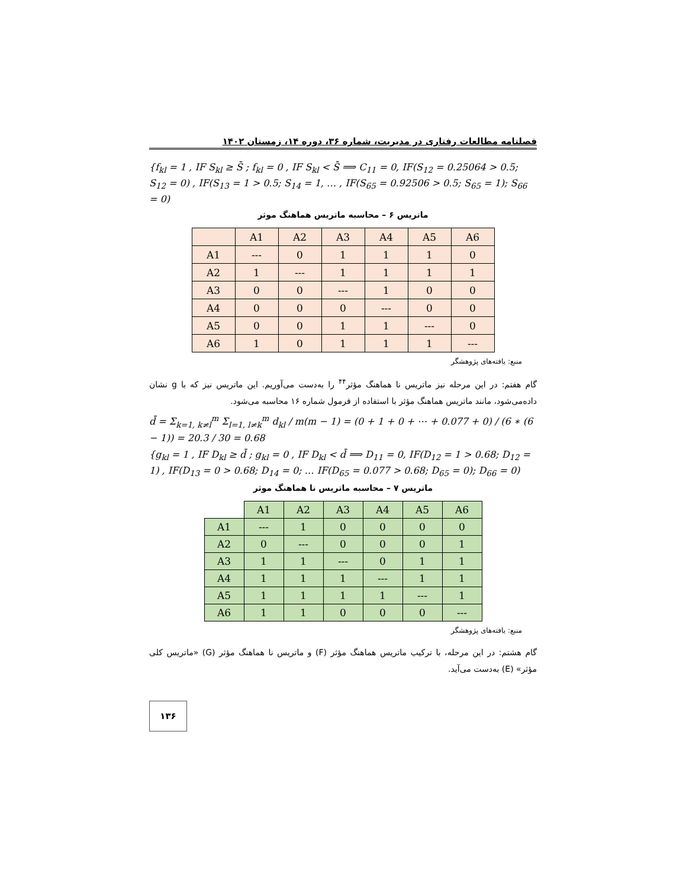فصلنامه مطالعات رفتاری در مدیریت، شماره ۳۶، دوره ۱۴، زمستان ۱۴۰۲
{f<sub>kl</sub> = 1 , IF S<sub>kl</sub> ≥ S̄ ; f<sub>kl</sub> = 0 , IF S<sub>kl</sub> < S̄ ⟹ C<sub>11</sub> = 0, IF(S<sub>12</sub> = 0.25064 > 0.5; S<sub>12</sub> = 0) , IF(S<sub>13</sub> = 1 > 0.5; S<sub>14</sub> = 1, … , IF(S<sub>65</sub> = 0.92506 > 0.5; S<sub>65</sub> = 1); S<sub>66</sub> = 0)
ماتریس ۶ – محاسبه ماتریس هماهنگ موثر
| | A1 | A2 | A3 | A4 | A5 | A6 |
| --- | --- | --- | --- | --- | --- | --- |
| A1 | --- | 0 | 1 | 1 | 1 | 0 |
| A2 | 1 | --- | 1 | 1 | 1 | 1 |
| A3 | 0 | 0 | --- | 1 | 0 | 0 |
| A4 | 0 | 0 | 0 | --- | 0 | 0 |
| A5 | 0 | 0 | 1 | 1 | --- | 0 |
| A6 | 1 | 0 | 1 | 1 | 1 | --- |
منبع: یافته‌های پژوهشگر
گام هفتم: در این مرحله نیز ماتریس نا هماهنگ مؤثر<sup>۴۴</sup> را به‌دست می‌آوریم. این ماتریس نیز که با g نشان داده‌می‌شود، مانند ماتریس هماهنگ مؤثر با استفاده از فرمول شماره ۱۶ محاسبه می‌شود.
d̄ = Σ<sub>k=1, k≠l</sub><sup>m</sup> Σ<sub>l=1, l≠k</sub><sup>m</sup> d<sub>kl</sub> / m(m − 1) = (0 + 1 + 0 + ⋯ + 0.077 + 0) / (6 ∗ (6 − 1)) = 20.3 / 30 = 0.68
{g<sub>kl</sub> = 1 , IF D<sub>kl</sub> ≥ d̄ ; g<sub>kl</sub> = 0 , IF D<sub>kl</sub> < d̄ ⟹ D<sub>11</sub> = 0, IF(D<sub>12</sub> = 1 > 0.68; D<sub>12</sub> = 1) , IF(D<sub>13</sub> = 0 > 0.68; D<sub>14</sub> = 0; … IF(D<sub>65</sub> = 0.077 > 0.68; D<sub>65</sub> = 0); D<sub>66</sub> = 0)
ماتریس ۷ – محاسبه ماتریس نا هماهنگ موثر
| | A1 | A2 | A3 | A4 | A5 | A6 |
| --- | --- | --- | --- | --- | --- | --- |
| A1 | --- | 1 | 0 | 0 | 0 | 0 |
| A2 | 0 | --- | 0 | 0 | 0 | 1 |
| A3 | 1 | 1 | --- | 0 | 1 | 1 |
| A4 | 1 | 1 | 1 | --- | 1 | 1 |
| A5 | 1 | 1 | 1 | 1 | --- | 1 |
| A6 | 1 | 1 | 0 | 0 | 0 | --- |
منبع: یافته‌های پژوهشگر
گام هشتم: در این مرحله، با ترکیب ماتریس هماهنگ مؤثر (F) و ماتریس نا هماهنگ مؤثر (G) «ماتریس کلی مؤثر» (E) به‌دست می‌آید.
۱۳۶